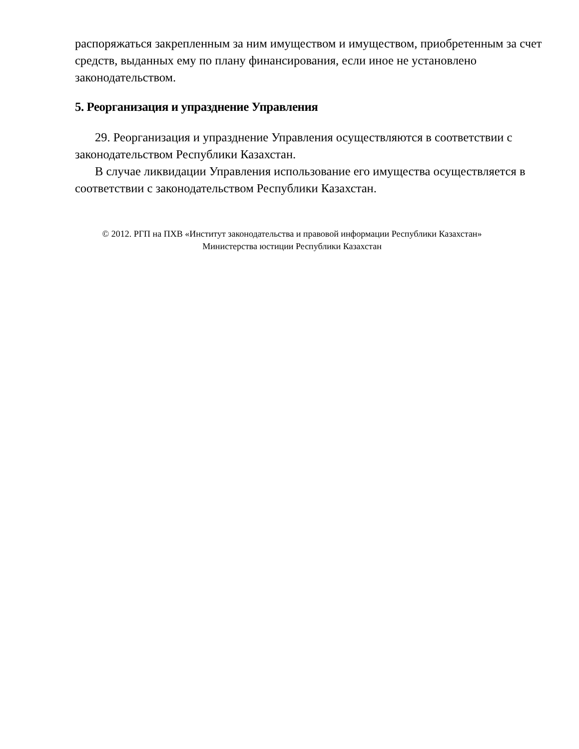распоряжаться закрепленным за ним имуществом и имуществом, приобретенным за счет средств, выданных ему по плану финансирования, если иное не установлено законодательством.
5. Реорганизация и упразднение Управления
29. Реорганизация и упразднение Управления осуществляются в соответствии с законодательством Республики Казахстан.
В случае ликвидации Управления использование его имущества осуществляется в соответствии с законодательством Республики Казахстан.
© 2012. РГП на ПХВ «Институт законодательства и правовой информации Республики Казахстан»
Министерства юстиции Республики Казахстан